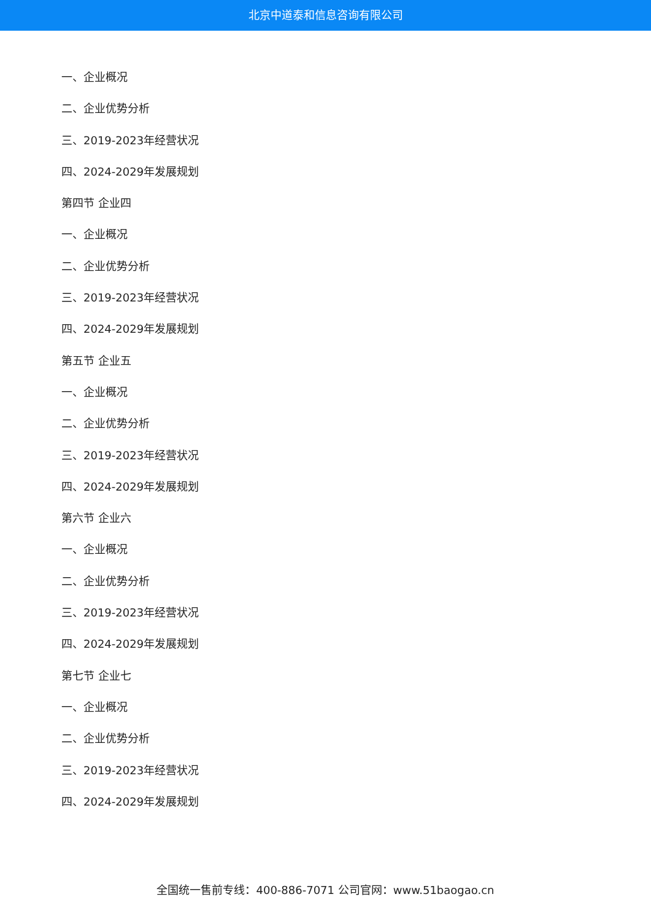北京中道泰和信息咨询有限公司
一、企业概况
二、企业优势分析
三、2019-2023年经营状况
四、2024-2029年发展规划
第四节 企业四
一、企业概况
二、企业优势分析
三、2019-2023年经营状况
四、2024-2029年发展规划
第五节 企业五
一、企业概况
二、企业优势分析
三、2019-2023年经营状况
四、2024-2029年发展规划
第六节 企业六
一、企业概况
二、企业优势分析
三、2019-2023年经营状况
四、2024-2029年发展规划
第七节 企业七
一、企业概况
二、企业优势分析
三、2019-2023年经营状况
四、2024-2029年发展规划
全国统一售前专线：400-886-7071 公司官网：www.51baogao.cn